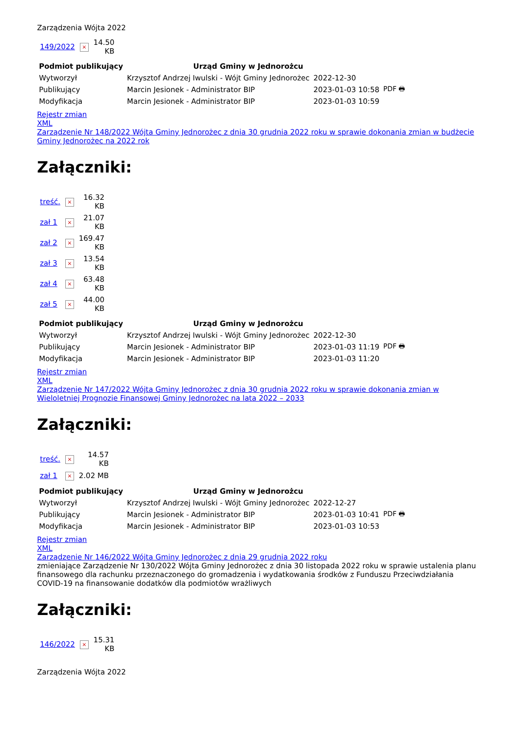Zarządzenia Wójta 2022
| 149/2022 | × | 14.50 KB |
| Podmiot publikujący | Urząd Gminy w Jednorożcu | | |
| Wytworzył | Krzysztof Andrzej Iwulski - Wójt Gminy Jednorożec | 2022-12-30 | PDF 🖶 |
| Publikujący | Marcin Jesionek - Administrator BIP | 2023-01-03 10:58 | |
| Modyfikacja | Marcin Jesionek - Administrator BIP | 2023-01-03 10:59 | |
Rejestr zmian
XML
Zarządzenie Nr 148/2022 Wójta Gminy Jednorożec z dnia 30 grudnia 2022 roku w sprawie dokonania zmian w budżecie Gminy Jednorożec na 2022 rok
Załączniki:
| treść. | × | 16.32 KB |
| zał 1 | × | 21.07 KB |
| zał 2 | × | 169.47 KB |
| zał 3 | × | 13.54 KB |
| zał 4 | × | 63.48 KB |
| zał 5 | × | 44.00 KB |
| Podmiot publikujący | Urząd Gminy w Jednorożcu | | |
| Wytworzył | Krzysztof Andrzej Iwulski - Wójt Gminy Jednorożec | 2022-12-30 | PDF 🖶 |
| Publikujący | Marcin Jesionek - Administrator BIP | 2023-01-03 11:19 | |
| Modyfikacja | Marcin Jesionek - Administrator BIP | 2023-01-03 11:20 | |
Rejestr zmian
XML
Zarządzenie Nr 147/2022 Wójta Gminy Jednorożec z dnia 30 grudnia 2022 roku w sprawie dokonania zmian w Wieloletniej Prognozie Finansowej Gminy Jednorożec na lata 2022 – 2033
Załączniki:
| treść. | × | 14.57 KB |
| zał 1 | × | 2.02 MB |
| Podmiot publikujący | Urząd Gminy w Jednorożcu | | |
| Wytworzył | Krzysztof Andrzej Iwulski - Wójt Gminy Jednorożec | 2022-12-27 | PDF 🖶 |
| Publikujący | Marcin Jesionek - Administrator BIP | 2023-01-03 10:41 | |
| Modyfikacja | Marcin Jesionek - Administrator BIP | 2023-01-03 10:53 | |
Rejestr zmian
XML
Zarządzenie Nr 146/2022 Wójta Gminy Jednorożec z dnia 29 grudnia 2022 roku
zmieniające Zarządzenie Nr 130/2022 Wójta Gminy Jednorożec z dnia 30 listopada 2022 roku w sprawie ustalenia planu finansowego dla rachunku przeznaczonego do gromadzenia i wydatkowania środków z Funduszu Przeciwdziałania COVID-19 na finansowanie dodatków dla podmiotów wrażliwych
Załączniki:
| 146/2022 | × | 15.31 KB |
Zarządzenia Wójta 2022